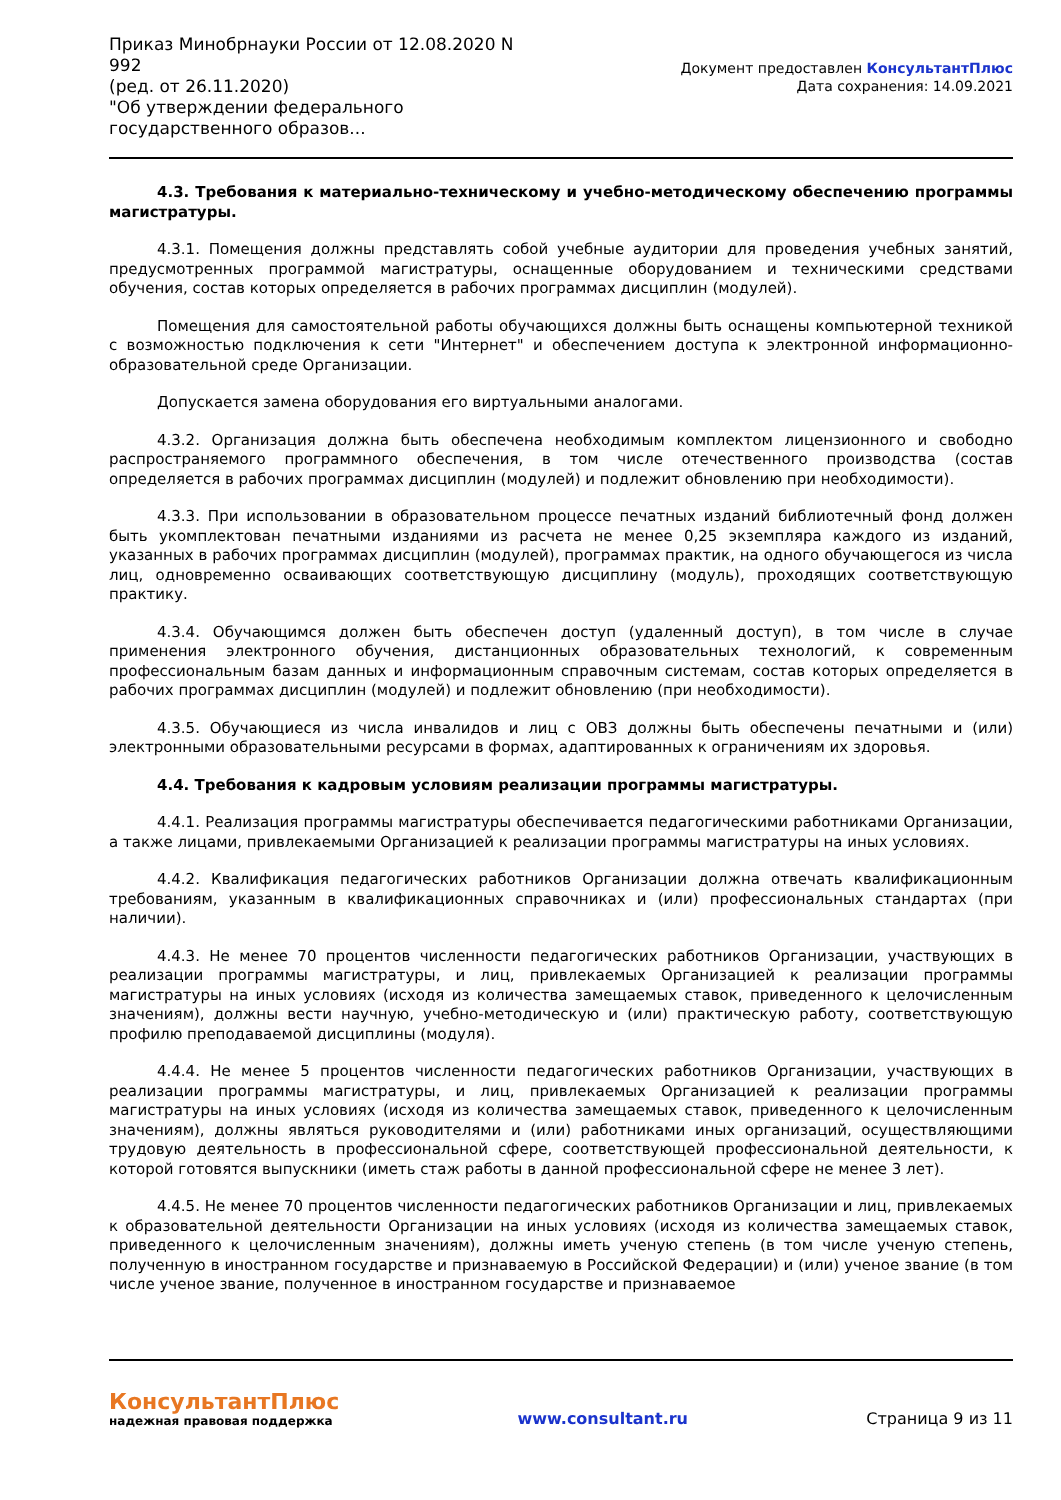Приказ Минобрнауки России от 12.08.2020 N 992
(ред. от 26.11.2020)
"Об утверждении федерального государственного образов...
Документ предоставлен КонсультантПлюс
Дата сохранения: 14.09.2021
4.3. Требования к материально-техническому и учебно-методическому обеспечению программы магистратуры.
4.3.1. Помещения должны представлять собой учебные аудитории для проведения учебных занятий, предусмотренных программой магистратуры, оснащенные оборудованием и техническими средствами обучения, состав которых определяется в рабочих программах дисциплин (модулей).
Помещения для самостоятельной работы обучающихся должны быть оснащены компьютерной техникой с возможностью подключения к сети "Интернет" и обеспечением доступа к электронной информационно-образовательной среде Организации.
Допускается замена оборудования его виртуальными аналогами.
4.3.2. Организация должна быть обеспечена необходимым комплектом лицензионного и свободно распространяемого программного обеспечения, в том числе отечественного производства (состав определяется в рабочих программах дисциплин (модулей) и подлежит обновлению при необходимости).
4.3.3. При использовании в образовательном процессе печатных изданий библиотечный фонд должен быть укомплектован печатными изданиями из расчета не менее 0,25 экземпляра каждого из изданий, указанных в рабочих программах дисциплин (модулей), программах практик, на одного обучающегося из числа лиц, одновременно осваивающих соответствующую дисциплину (модуль), проходящих соответствующую практику.
4.3.4. Обучающимся должен быть обеспечен доступ (удаленный доступ), в том числе в случае применения электронного обучения, дистанционных образовательных технологий, к современным профессиональным базам данных и информационным справочным системам, состав которых определяется в рабочих программах дисциплин (модулей) и подлежит обновлению (при необходимости).
4.3.5. Обучающиеся из числа инвалидов и лиц с ОВЗ должны быть обеспечены печатными и (или) электронными образовательными ресурсами в формах, адаптированных к ограничениям их здоровья.
4.4. Требования к кадровым условиям реализации программы магистратуры.
4.4.1. Реализация программы магистратуры обеспечивается педагогическими работниками Организации, а также лицами, привлекаемыми Организацией к реализации программы магистратуры на иных условиях.
4.4.2. Квалификация педагогических работников Организации должна отвечать квалификационным требованиям, указанным в квалификационных справочниках и (или) профессиональных стандартах (при наличии).
4.4.3. Не менее 70 процентов численности педагогических работников Организации, участвующих в реализации программы магистратуры, и лиц, привлекаемых Организацией к реализации программы магистратуры на иных условиях (исходя из количества замещаемых ставок, приведенного к целочисленным значениям), должны вести научную, учебно-методическую и (или) практическую работу, соответствующую профилю преподаваемой дисциплины (модуля).
4.4.4. Не менее 5 процентов численности педагогических работников Организации, участвующих в реализации программы магистратуры, и лиц, привлекаемых Организацией к реализации программы магистратуры на иных условиях (исходя из количества замещаемых ставок, приведенного к целочисленным значениям), должны являться руководителями и (или) работниками иных организаций, осуществляющими трудовую деятельность в профессиональной сфере, соответствующей профессиональной деятельности, к которой готовятся выпускники (иметь стаж работы в данной профессиональной сфере не менее 3 лет).
4.4.5. Не менее 70 процентов численности педагогических работников Организации и лиц, привлекаемых к образовательной деятельности Организации на иных условиях (исходя из количества замещаемых ставок, приведенного к целочисленным значениям), должны иметь ученую степень (в том числе ученую степень, полученную в иностранном государстве и признаваемую в Российской Федерации) и (или) ученое звание (в том числе ученое звание, полученное в иностранном государстве и признаваемое
КонсультантПлюс
надежная правовая поддержка
www.consultant.ru
Страница 9 из 11